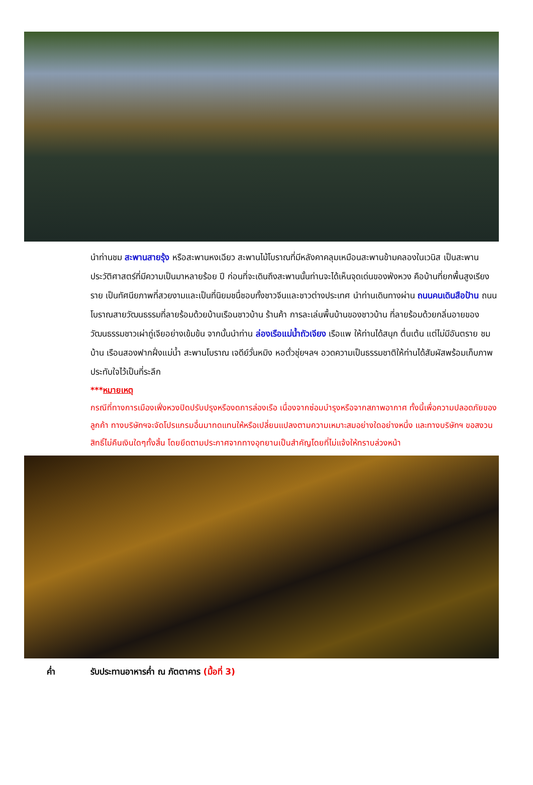นำท่านชม สะพานสายรุ้ง หรือสะพานหงเฉียว สะพานไม้โบราณที่มีหลังคาคลุมเหมือนสะพานข้ามคลองในเวนิส เป็นสะพานประวัติศาสตร์ที่มีความเป็นมาหลายร้อย ปี ก่อนที่จะเดินถึงสะพานนั้นท่านจะได้เห็นจุดเด่นของฟ่งหวง คือบ้านที่ยกพื้นสูงเรียงราย เป็นทัศนียภาพที่สวยงามและเป็นที่นิยมชนื่ชอบทั้งชาวจีนและชาวต่างประเทศ นำท่านเดินทางผ่าน ถนนคนเดินสือป้าน ถนนโบราณสายวัฒนธรรมที่ลายร้อมด้วยบ้านเรือนชาวบ้าน ร้านค้า การละเล่นพื้นบ้านของชาวบ้าน ที่ลายร้อมด้วยกลิ่นอายของวัฒนธรรมชาวเผ่าถู่เจียอย่างเข้มข้น จากนั้นนำท่าน ล่องเรือแม่น้ำถัวเจียง เรือแพ ให้ท่านได้สนุก ตื่นเต้น แต่ไม่มีอันตราย ชมบ้าน เรือนสองฟากฝั่งแม่น้ำ สะพานโบราณ เจดีย์วั่นหมิง หอตั๋วชุ่ยฯลฯ อวดความเป็นธรรมชาติให้ท่านได้สัมผัสพร้อมเก็บภาพประทับใจไว้เป็นที่ระลึก
***หมายเหตุ
กรณีที่ทางการเมืองเฟิ่งหวงปิดปรับปรุงหรืองดการล่องเรือ เนื่องจากซ่อมบำรุงหรือจากสภาพอากาศ ทั้งนี้เพื่อความปลอดภัยของลูกค้า ทางบริษัทฯจะจัดโปรแกรมอื่นมาทดแทนให้หรือเปลี่ยนแปลงตามความเหมาะสมอย่างใดอย่างหนึ่ง และทางบริษัทฯ ขอสงวนสิทธิ์ไม่คืนเงินใดๆทั้งสิ้น โดยยึดตามประกาศจากทางอุทยานเป็นสำคัญโดยที่ไม่แจ้งให้ทราบล่วงหน้า
ค่ำ รับประทานอาหารค่ำ ณ ภัตตาคาร (มื้อที่ 3)